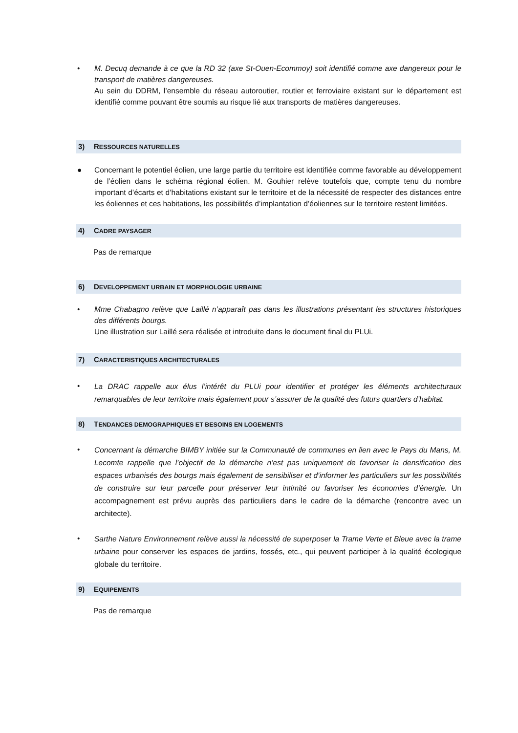• M. Decuq demande à ce que la RD 32 (axe St-Ouen-Ecommoy) soit identifié comme axe dangereux pour le transport de matières dangereuses.
Au sein du DDRM, l’ensemble du réseau autoroutier, routier et ferroviaire existant sur le département est identifié comme pouvant être soumis au risque lié aux transports de matières dangereuses.
3) RESSOURCES NATURELLES
● Concernant le potentiel éolien, une large partie du territoire est identifiée comme favorable au développement de l’éolien dans le schéma régional éolien. M. Gouhier relève toutefois que, compte tenu du nombre important d’écarts et d’habitations existant sur le territoire et de la nécessité de respecter des distances entre les éoliennes et ces habitations, les possibilités d’implantation d’éoliennes sur le territoire restent limitées.
4) CADRE PAYSAGER
Pas de remarque
6) DEVELOPPEMENT URBAIN ET MORPHOLOGIE URBAINE
• Mme Chabagno relève que Laillé n’apparaît pas dans les illustrations présentant les structures historiques des différents bourgs.
Une illustration sur Laillé sera réalisée et introduite dans le document final du PLUi.
7) CARACTERISTIQUES ARCHITECTURALES
•
La DRAC rappelle aux élus l’intérêt du PLUi pour identifier et protéger les éléments architecturaux remarquables de leur territoire mais également pour s’assurer de la qualité des futurs quartiers d’habitat.
8) TENDANCES DEMOGRAPHIQUES ET BESOINS EN LOGEMENTS
•
Concernant la démarche BIMBY initiée sur la Communauté de communes en lien avec le Pays du Mans, M. Lecomte rappelle que l’objectif de la démarche n’est pas uniquement de favoriser la densification des espaces urbanisés des bourgs mais également de sensibiliser et d’informer les particuliers sur les possibilités de construire sur leur parcelle pour préserver leur intimité ou favoriser les économies d’énergie. Un accompagnement est prévu auprès des particuliers dans le cadre de la démarche (rencontre avec un architecte).
•
Sarthe Nature Environnement relève aussi la nécessité de superposer la Trame Verte et Bleue avec la trame urbaine pour conserver les espaces de jardins, fossés, etc., qui peuvent participer à la qualité écologique globale du territoire.
9) EQUIPEMENTS
Pas de remarque